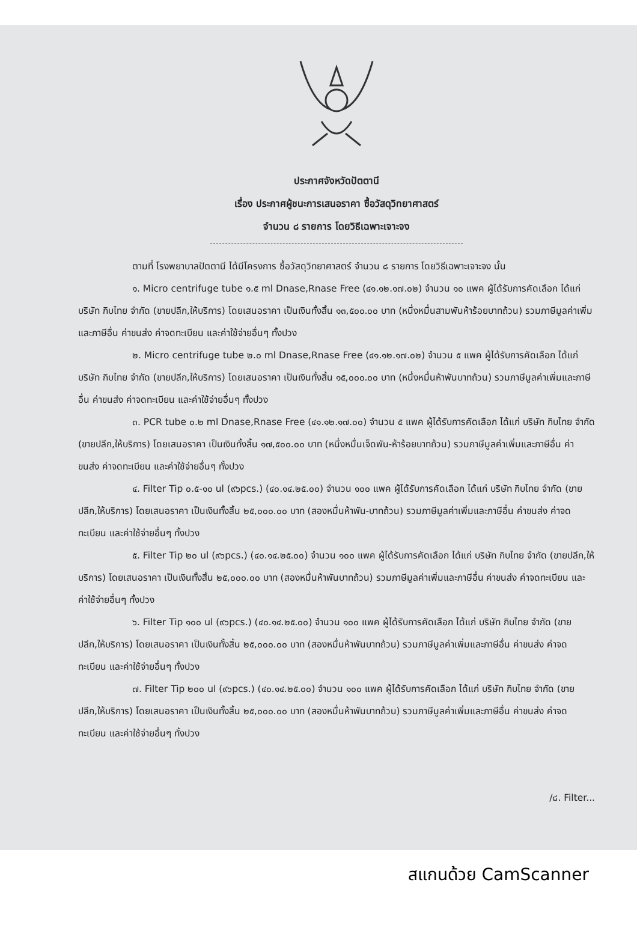ประกาศจังหวัดปัตตานี
เรื่อง ประกาศผู้ชนะการเสนอราคา ซื้อวัสดุวิทยาศาสตร์
จำนวน ๘ รายการ โดยวิธีเฉพาะเจาะจง
ตามที่ โรงพยาบาลปัตตานี ได้มีโครงการ ซื้อวัสดุวิทยาศาสตร์ จำนวน ๘ รายการ โดยวิธีเฉพาะเจาะจง นั้น
๑. Micro centrifuge tube ๑.๕ ml Dnase,Rnase Free (๔๑.๑๒.๑๗.๐๒) จำนวน ๑๐ แพค ผู้ได้รับการคัดเลือก ได้แก่ บริษัท กิบไทย จำกัด (ขายปลีก,ให้บริการ) โดยเสนอราคา เป็นเงินทั้งสิ้น ๑๓,๕๐๐.๐๐ บาท (หนึ่งหมื่นสามพันห้าร้อยบาทถ้วน) รวมภาษีมูลค่าเพิ่มและภาษีอื่น ค่าขนส่ง ค่าจดทะเบียน และค่าใช้จ่ายอื่นๆ ทั้งปวง
๒. Micro centrifuge tube ๒.๐ ml Dnase,Rnase Free (๔๑.๑๒.๑๗.๐๒) จำนวน ๕ แพค ผู้ได้รับการคัดเลือก ได้แก่ บริษัท กิบไทย จำกัด (ขายปลีก,ให้บริการ) โดยเสนอราคา เป็นเงินทั้งสิ้น ๑๕,๐๐๐.๐๐ บาท (หนึ่งหมื่นห้าพันบาทถ้วน) รวมภาษีมูลค่าเพิ่มและภาษีอื่น ค่าขนส่ง ค่าจดทะเบียน และค่าใช้จ่ายอื่นๆ ทั้งปวง
๓. PCR tube ๐.๒ ml Dnase,Rnase Free (๔๑.๑๒.๑๗.๐๐) จำนวน ๕ แพค ผู้ได้รับการคัดเลือก ได้แก่ บริษัท กิบไทย จำกัด (ขายปลีก,ให้บริการ) โดยเสนอราคา เป็นเงินทั้งสิ้น ๑๗,๕๐๐.๐๐ บาท (หนึ่งหมื่นเจ็ดพัน-ห้าร้อยบาทถ้วน) รวมภาษีมูลค่าเพิ่มและภาษีอื่น ค่าขนส่ง ค่าจดทะเบียน และค่าใช้จ่ายอื่นๆ ทั้งปวง
๔. Filter Tip ๐.๕-๑๐ ul (๙๖pcs.) (๔๐.๑๔.๒๕.๐๐) จำนวน ๑๐๐ แพค ผู้ได้รับการคัดเลือก ได้แก่ บริษัท กิบไทย จำกัด (ขายปลีก,ให้บริการ) โดยเสนอราคา เป็นเงินทั้งสิ้น ๒๕,๐๐๐.๐๐ บาท (สองหมื่นห้าพัน-บาทถ้วน) รวมภาษีมูลค่าเพิ่มและภาษีอื่น ค่าขนส่ง ค่าจดทะเบียน และค่าใช้จ่ายอื่นๆ ทั้งปวง
๕. Filter Tip ๒๐ ul (๙๖pcs.) (๔๐.๑๔.๒๕.๐๐) จำนวน ๑๐๐ แพค ผู้ได้รับการคัดเลือก ได้แก่ บริษัท กิบไทย จำกัด (ขายปลีก,ให้บริการ) โดยเสนอราคา เป็นเงินทั้งสิ้น ๒๕,๐๐๐.๐๐ บาท (สองหมื่นห้าพันบาทถ้วน) รวมภาษีมูลค่าเพิ่มและภาษีอื่น ค่าขนส่ง ค่าจดทะเบียน และค่าใช้จ่ายอื่นๆ ทั้งปวง
๖. Filter Tip ๑๐๐ ul (๙๖pcs.) (๔๐.๑๔.๒๕.๐๐) จำนวน ๑๐๐ แพค ผู้ได้รับการคัดเลือก ได้แก่ บริษัท กิบไทย จำกัด (ขายปลีก,ให้บริการ) โดยเสนอราคา เป็นเงินทั้งสิ้น ๒๕,๐๐๐.๐๐ บาท (สองหมื่นห้าพันบาทถ้วน) รวมภาษีมูลค่าเพิ่มและภาษีอื่น ค่าขนส่ง ค่าจดทะเบียน และค่าใช้จ่ายอื่นๆ ทั้งปวง
๗. Filter Tip ๒๐๐ ul (๙๖pcs.) (๔๐.๑๔.๒๕.๐๐) จำนวน ๑๐๐ แพค ผู้ได้รับการคัดเลือก ได้แก่ บริษัท กิบไทย จำกัด (ขายปลีก,ให้บริการ) โดยเสนอราคา เป็นเงินทั้งสิ้น ๒๕,๐๐๐.๐๐ บาท (สองหมื่นห้าพันบาทถ้วน) รวมภาษีมูลค่าเพิ่มและภาษีอื่น ค่าขนส่ง ค่าจดทะเบียน และค่าใช้จ่ายอื่นๆ ทั้งปวง
/๘. Filter...
สแกนด้วย CamScanner